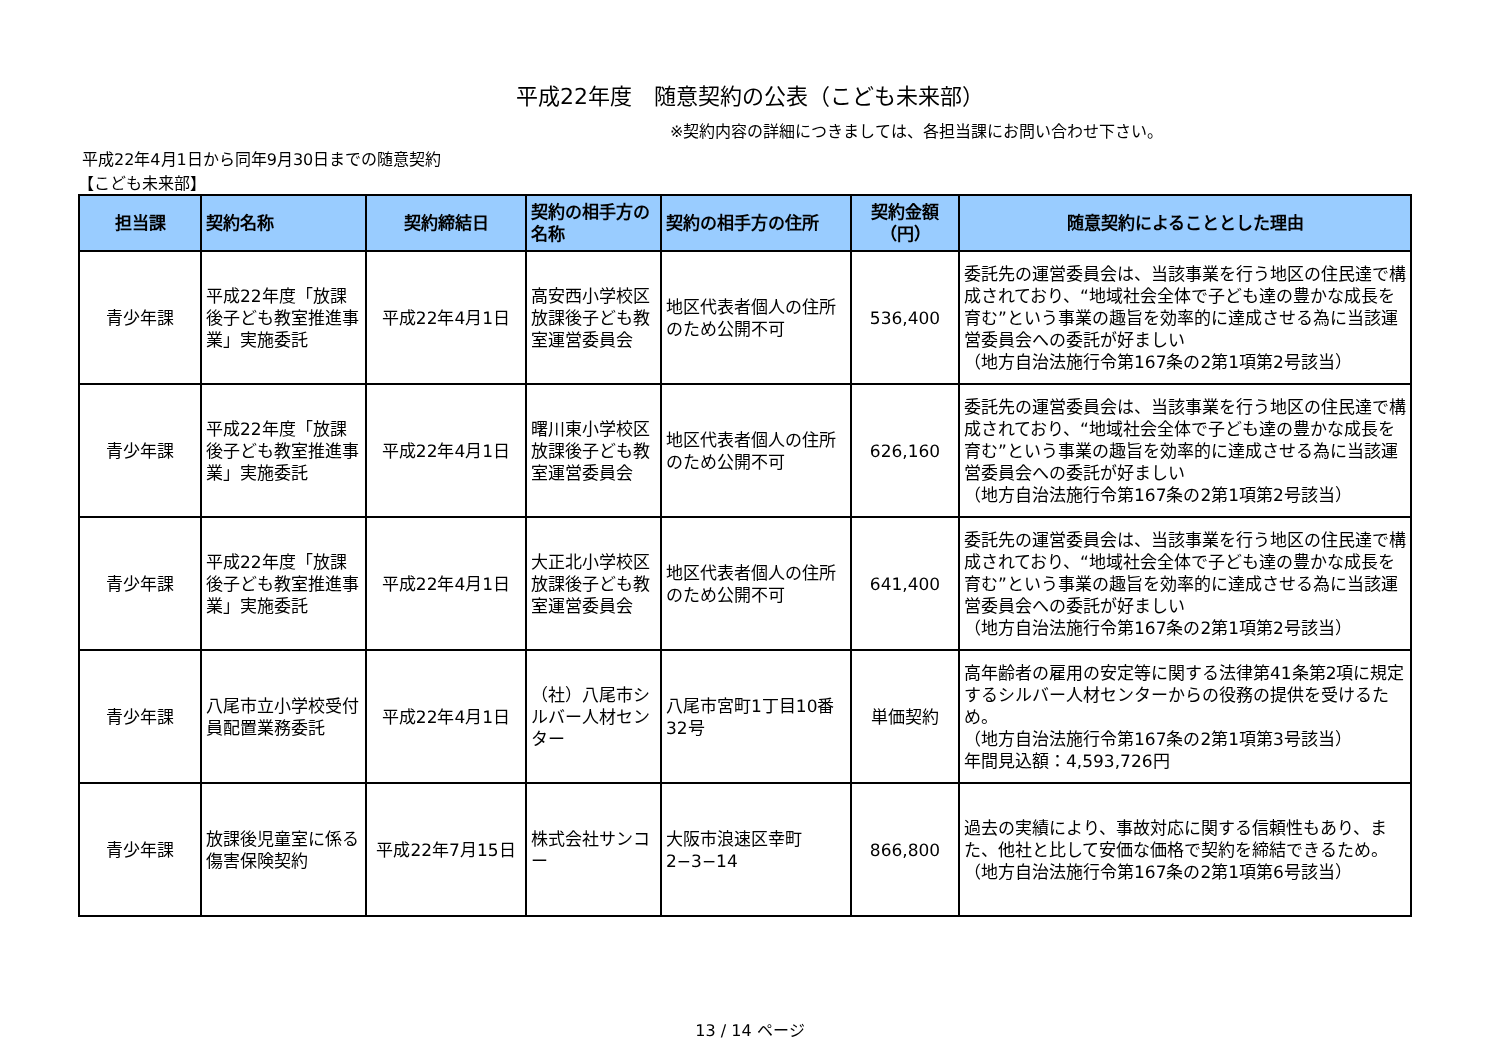平成22年度　随意契約の公表（こども未来部）
※契約内容の詳細につきましては、各担当課にお問い合わせ下さい。
平成22年4月1日から同年9月30日までの随意契約
【こども未来部】
| 担当課 | 契約名称 | 契約締結日 | 契約の相手方の名称 | 契約の相手方の住所 | 契約金額（円） | 随意契約によることとした理由 |
| --- | --- | --- | --- | --- | --- | --- |
| 青少年課 | 平成22年度「放課後子ども教室推進事業」実施委託 | 平成22年4月1日 | 高安西小学校区放課後子ども教室運営委員会 | 地区代表者個人の住所のため公開不可 | 536,400 | 委託先の運営委員会は、当該事業を行う地区の住民達で構成されており、“地域社会全体で子ども達の豊かな成長を育む”という事業の趣旨を効率的に達成させる為に当該運営委員会への委託が好ましい （地方自治法施行令第167条の2第1項第2号該当） |
| 青少年課 | 平成22年度「放課後子ども教室推進事業」実施委託 | 平成22年4月1日 | 曙川東小学校区放課後子ども教室運営委員会 | 地区代表者個人の住所のため公開不可 | 626,160 | 委託先の運営委員会は、当該事業を行う地区の住民達で構成されており、“地域社会全体で子ども達の豊かな成長を育む”という事業の趣旨を効率的に達成させる為に当該運営委員会への委託が好ましい （地方自治法施行令第167条の2第1項第2号該当） |
| 青少年課 | 平成22年度「放課後子ども教室推進事業」実施委託 | 平成22年4月1日 | 大正北小学校区放課後子ども教室運営委員会 | 地区代表者個人の住所のため公開不可 | 641,400 | 委託先の運営委員会は、当該事業を行う地区の住民達で構成されており、“地域社会全体で子ども達の豊かな成長を育む”という事業の趣旨を効率的に達成させる為に当該運営委員会への委託が好ましい （地方自治法施行令第167条の2第1項第2号該当） |
| 青少年課 | 八尾市立小学校受付員配置業務委託 | 平成22年4月1日 | （社）八尾市シルバー人材センター | 八尾市宮町1丁目10番32号 | 単価契約 | 高年齢者の雇用の安定等に関する法律第41条第2項に規定するシルバー人材センターからの役務の提供を受けるため。 （地方自治法施行令第167条の2第1項第3号該当） 年間見込額：4,593,726円 |
| 青少年課 | 放課後児童室に係る傷害保険契約 | 平成22年7月15日 | 株式会社サンコー | 大阪市浪速区幸町2−3−14 | 866,800 | 過去の実績により、事故対応に関する信頼性もあり、また、他社と比して安価な価格で契約を締結できるため。 （地方自治法施行令第167条の2第1項第6号該当） |
13 / 14 ページ